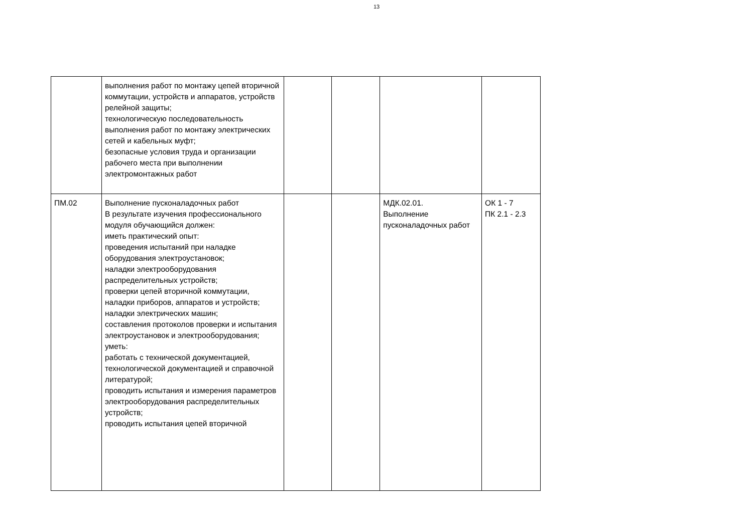13
| | выполнения работ по монтажу цепей вторичной коммутации, устройств и аппаратов, устройств релейной защиты; технологическую последовательность выполнения работ по монтажу электрических сетей и кабельных муфт; безопасные условия труда и организации рабочего места при выполнении электромонтажных работ | | | | |
| ПМ.02 | Выполнение пусконаладочных работ В результате изучения профессионального модуля обучающийся должен: иметь практический опыт: проведения испытаний при наладке оборудования электроустановок; наладки электрооборудования распределительных устройств; проверки цепей вторичной коммутации, наладки приборов, аппаратов и устройств; наладки электрических машин; составления протоколов проверки и испытания электроустановок и электрооборудования; уметь: работать с технической документацией, технологической документацией и справочной литературой; проводить испытания и измерения параметров электрооборудования распределительных устройств; проводить испытания цепей вторичной | | | МДК.02.01. Выполнение пусконаладочных работ | ОК 1 - 7 ПК 2.1 - 2.3 |